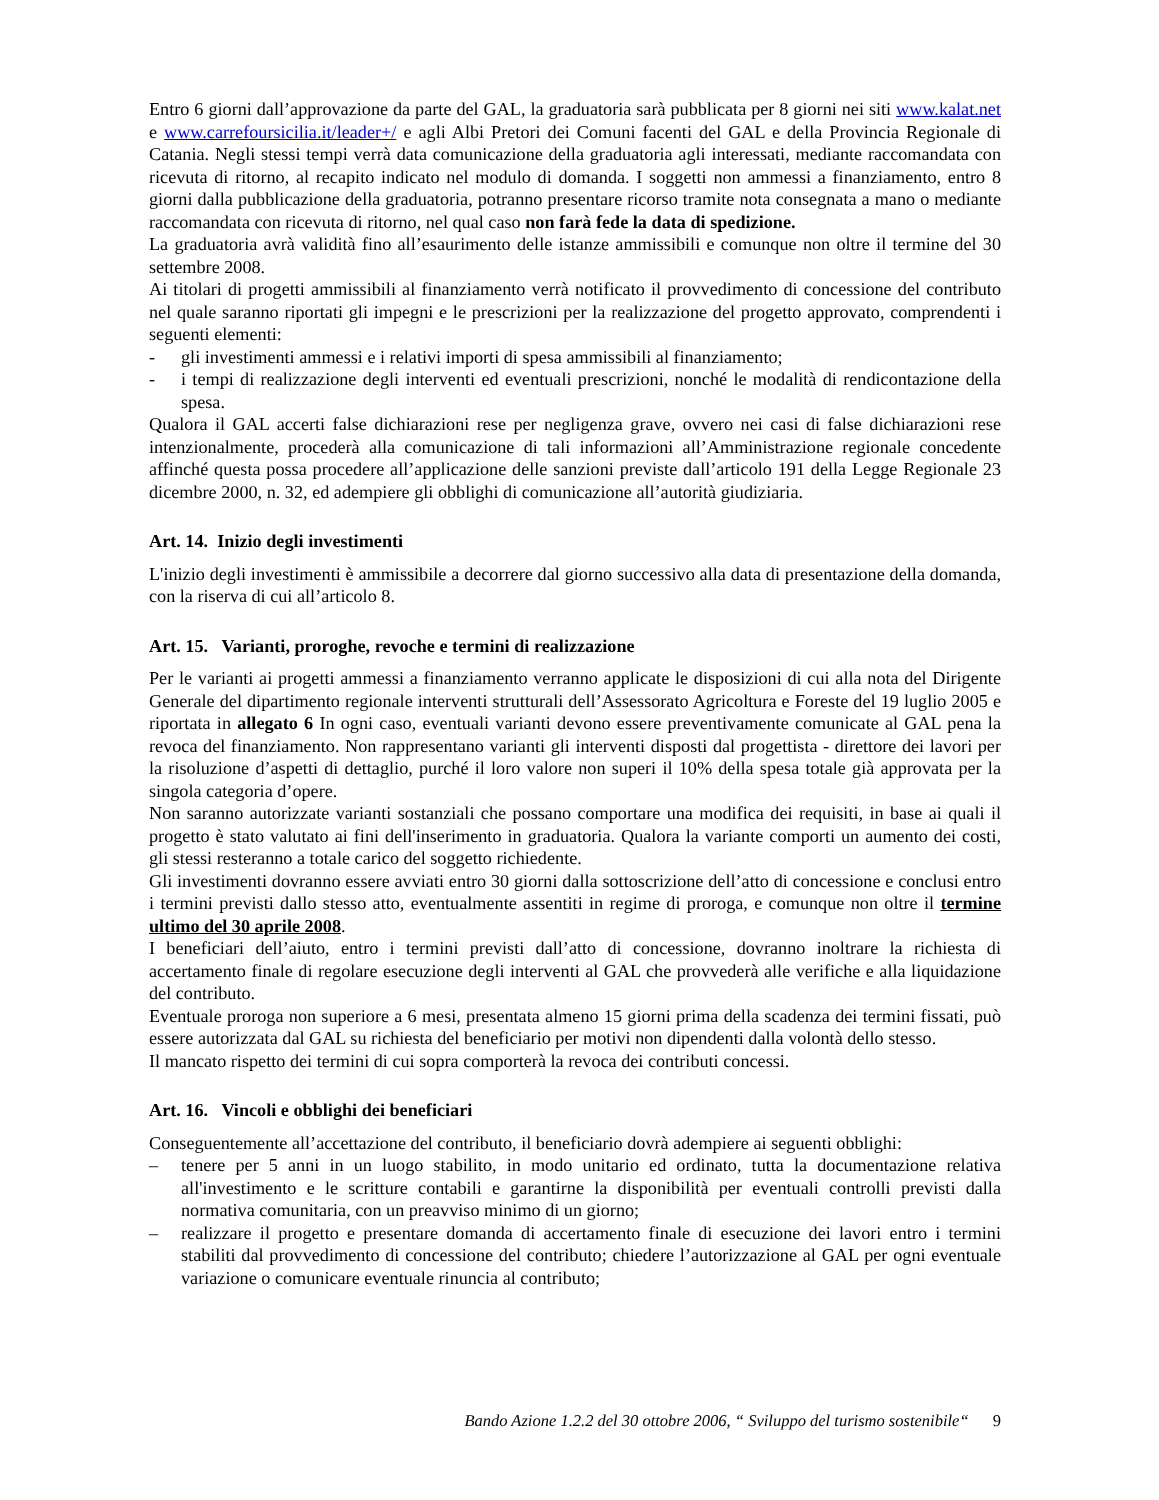Entro 6 giorni dall’approvazione da parte del GAL, la graduatoria sarà pubblicata per 8 giorni nei siti www.kalat.net e www.carrefoursicilia.it/leader+/ e agli Albi Pretori dei Comuni facenti del GAL e della Provincia Regionale di Catania. Negli stessi tempi verrà data comunicazione della graduatoria agli interessati, mediante raccomandata con ricevuta di ritorno, al recapito indicato nel modulo di domanda. I soggetti non ammessi a finanziamento, entro 8 giorni dalla pubblicazione della graduatoria, potranno presentare ricorso tramite nota consegnata a mano o mediante raccomandata con ricevuta di ritorno, nel qual caso non farà fede la data di spedizione.
La graduatoria avrà validità fino all’esaurimento delle istanze ammissibili e comunque non oltre il termine del 30 settembre 2008.
Ai titolari di progetti ammissibili al finanziamento verrà notificato il provvedimento di concessione del contributo nel quale saranno riportati gli impegni e le prescrizioni per la realizzazione del progetto approvato, comprendenti i seguenti elementi:
- gli investimenti ammessi e i relativi importi di spesa ammissibili al finanziamento;
- i tempi di realizzazione degli interventi ed eventuali prescrizioni, nonché le modalità di rendicontazione della spesa.
Qualora il GAL accerti false dichiarazioni rese per negligenza grave, ovvero nei casi di false dichiarazioni rese intenzionalmente, procederà alla comunicazione di tali informazioni all’Amministrazione regionale concedente affinché questa possa procedere all’applicazione delle sanzioni previste dall’articolo 191 della Legge Regionale 23 dicembre 2000, n. 32, ed adempiere gli obblighi di comunicazione all’autorità giudiziaria.
Art. 14. Inizio degli investimenti
L'inizio degli investimenti è ammissibile a decorrere dal giorno successivo alla data di presentazione della domanda, con la riserva di cui all’articolo 8.
Art. 15. Varianti, proroghe, revoche e termini di realizzazione
Per le varianti ai progetti ammessi a finanziamento verranno applicate le disposizioni di cui alla nota del Dirigente Generale del dipartimento regionale interventi strutturali dell’Assessorato Agricoltura e Foreste del 19 luglio 2005 e riportata in allegato 6 In ogni caso, eventuali varianti devono essere preventivamente comunicate al GAL pena la revoca del finanziamento. Non rappresentano varianti gli interventi disposti dal progettista - direttore dei lavori per la risoluzione d’aspetti di dettaglio, purché il loro valore non superi il 10% della spesa totale già approvata per la singola categoria d’opere.
Non saranno autorizzate varianti sostanziali che possano comportare una modifica dei requisiti, in base ai quali il progetto è stato valutato ai fini dell'inserimento in graduatoria. Qualora la variante comporti un aumento dei costi, gli stessi resteranno a totale carico del soggetto richiedente.
Gli investimenti dovranno essere avviati entro 30 giorni dalla sottoscrizione dell’atto di concessione e conclusi entro i termini previsti dallo stesso atto, eventualmente assentiti in regime di proroga, e comunque non oltre il termine ultimo del 30 aprile 2008.
I beneficiari dell’aiuto, entro i termini previsti dall’atto di concessione, dovranno inoltrare la richiesta di accertamento finale di regolare esecuzione degli interventi al GAL che provvederà alle verifiche e alla liquidazione del contributo.
Eventuale proroga non superiore a 6 mesi, presentata almeno 15 giorni prima della scadenza dei termini fissati, può essere autorizzata dal GAL su richiesta del beneficiario per motivi non dipendenti dalla volontà dello stesso.
Il mancato rispetto dei termini di cui sopra comporterà la revoca dei contributi concessi.
Art. 16. Vincoli e obblighi dei beneficiari
Conseguentemente all’accettazione del contributo, il beneficiario dovrà adempiere ai seguenti obblighi:
– tenere per 5 anni in un luogo stabilito, in modo unitario ed ordinato, tutta la documentazione relativa all'investimento e le scritture contabili e garantirne la disponibilità per eventuali controlli previsti dalla normativa comunitaria, con un preavviso minimo di un giorno;
– realizzare il progetto e presentare domanda di accertamento finale di esecuzione dei lavori entro i termini stabiliti dal provvedimento di concessione del contributo; chiedere l’autorizzazione al GAL per ogni eventuale variazione o comunicare eventuale rinuncia al contributo;
Bando Azione 1.2.2 del 30 ottobre 2006, “ Sviluppo del turismo sostenibile“ 9